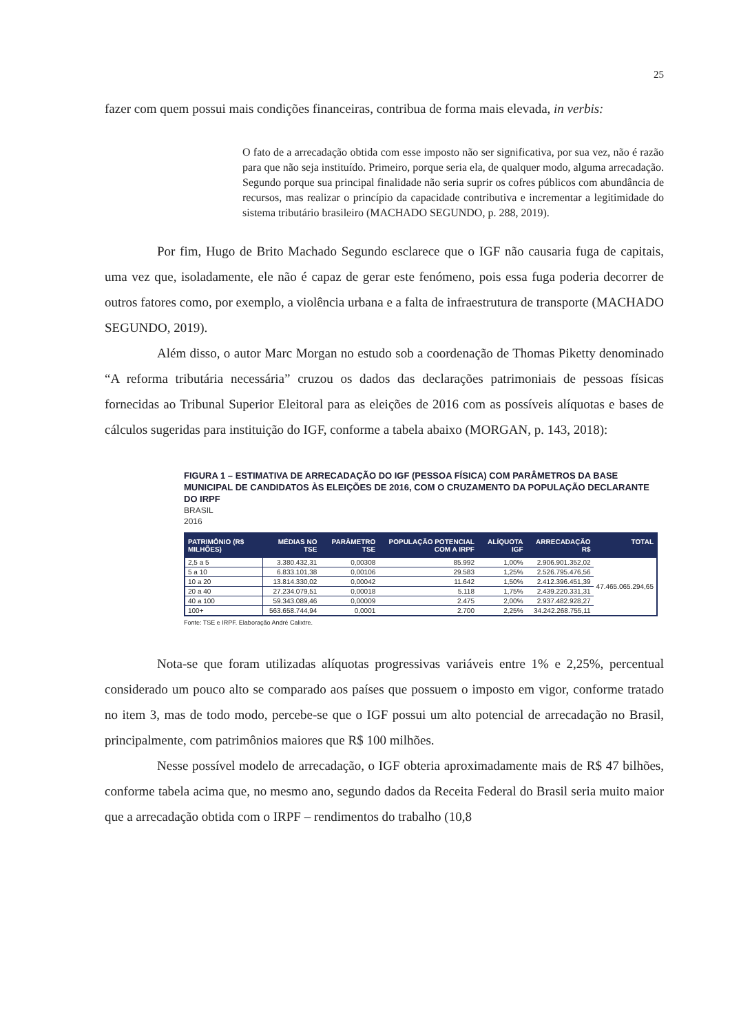25
fazer com quem possui mais condições financeiras, contribua de forma mais elevada, in verbis:
O fato de a arrecadação obtida com esse imposto não ser significativa, por sua vez, não é razão para que não seja instituído. Primeiro, porque seria ela, de qualquer modo, alguma arrecadação. Segundo porque sua principal finalidade não seria suprir os cofres públicos com abundância de recursos, mas realizar o princípio da capacidade contributiva e incrementar a legitimidade do sistema tributário brasileiro (MACHADO SEGUNDO, p. 288, 2019).
Por fim, Hugo de Brito Machado Segundo esclarece que o IGF não causaria fuga de capitais, uma vez que, isoladamente, ele não é capaz de gerar este fenómeno, pois essa fuga poderia decorrer de outros fatores como, por exemplo, a violência urbana e a falta de infraestrutura de transporte (MACHADO SEGUNDO, 2019).
Além disso, o autor Marc Morgan no estudo sob a coordenação de Thomas Piketty denominado “A reforma tributária necessária” cruzou os dados das declarações patrimoniais de pessoas físicas fornecidas ao Tribunal Superior Eleitoral para as eleições de 2016 com as possíveis alíquotas e bases de cálculos sugeridas para instituição do IGF, conforme a tabela abaixo (MORGAN, p. 143, 2018):
FIGURA 1 – ESTIMATIVA DE ARRECADAÇÃO DO IGF (PESSOA FÍSICA) COM PARÂMETROS DA BASE MUNICIPAL DE CANDIDATOS ÀS ELEIÇÕES DE 2016, COM O CRUZAMENTO DA POPULAÇÃO DECLARANTE DO IRPF
BRASIL
2016
| PATRIMÔNIO (R$ MILHÕES) | MÉDIAS NO TSE | PARÂMETRO TSE | POPULAÇÃO POTENCIAL COM A IRPF | ALÍQUOTA IGF | ARRECADAÇÃO R$ | TOTAL |
| --- | --- | --- | --- | --- | --- | --- |
| 2,5 a 5 | 3.380.432,31 | 0,00308 | 85.992 | 1,00% | 2.906.901.352,02 | 47.465.065.294,65 |
| 5 a 10 | 6.833.101,38 | 0,00106 | 29.583 | 1,25% | 2.526.795.476,56 | |
| 10 a 20 | 13.814.330,02 | 0,00042 | 11.642 | 1,50% | 2.412.396.451,39 | |
| 20 a 40 | 27.234.079,51 | 0,00018 | 5.118 | 1,75% | 2.439.220.331,31 | |
| 40 a 100 | 59.343.089,46 | 0,00009 | 2.475 | 2,00% | 2.937.482.928,27 | |
| 100+ | 563.658.744,94 | 0,0001 | 2.700 | 2,25% | 34.242.268.755,11 | |
Fonte: TSE e IRPF. Elaboração André Calixtre.
Nota-se que foram utilizadas alíquotas progressivas variáveis entre 1% e 2,25%, percentual considerado um pouco alto se comparado aos países que possuem o imposto em vigor, conforme tratado no item 3, mas de todo modo, percebe-se que o IGF possui um alto potencial de arrecadação no Brasil, principalmente, com patrimônios maiores que R$ 100 milhões.
Nesse possível modelo de arrecadação, o IGF obteria aproximadamente mais de R$ 47 bilhões, conforme tabela acima que, no mesmo ano, segundo dados da Receita Federal do Brasil seria muito maior que a arrecadação obtida com o IRPF – rendimentos do trabalho (10,8